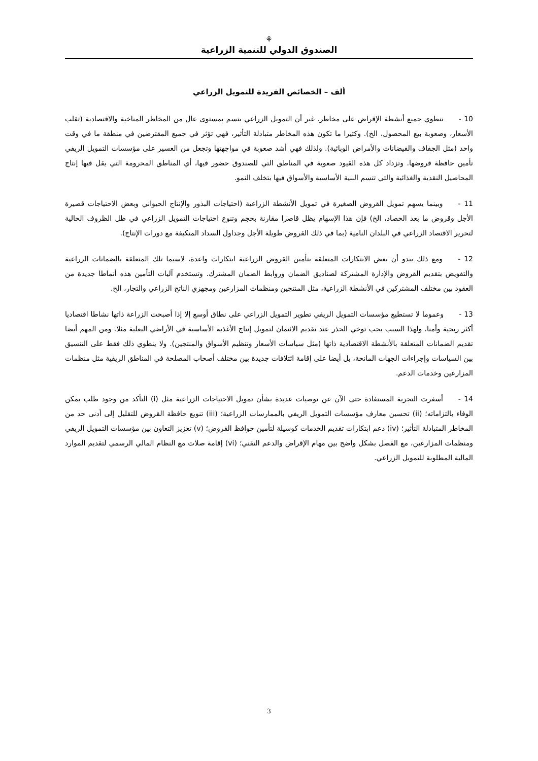⚘
الصندوق الدولي للتنمية الزراعية
ألف – الخصائص الفريدة للتمويل الزراعي
10 -تنطوي جميع أنشطة الإقراض على مخاطر. غير أن التمويل الزراعي يتسم بمستوى عال من المخاطر المناخية والاقتصادية (تقلب الأسعار، وصعوبة بيع المحصول، الخ). وكثيرا ما تكون هذه المخاطر متبادلة التأثير، فهي تؤثر في جميع المقترضين في منطقة ما في وقت واحد (مثل الجفاف والفيضانات والأمراض الوبائية). ولذلك فهي أشد صعوبة في مواجهتها وتجعل من العسير على مؤسسات التمويل الريفي تأمين حافظة قروضها. وتزداد كل هذه القيود صعوبة في المناطق التي للصندوق حضور فيها، أي المناطق المحرومة التي يقل فيها إنتاج المحاصيل النقدية والغذائية والتي تتسم البنية الأساسية والأسواق فيها بتخلف النمو.
11 -وبينما يسهم تمويل القروض الصغيرة في تمويل الأنشطة الزراعية (احتياجات البذور والإنتاج الحيواني وبعض الاحتياجات قصيرة الأجل وقروض ما بعد الحصاد، الخ) فإن هذا الإسهام يظل قاصرا مقارنة بحجم وتنوع احتياجات التمويل الزراعي في ظل الظروف الحالية لتحرير الاقتصاد الزراعي في البلدان النامية (بما في ذلك القروض طويلة الأجل وجداول السداد المتكيفة مع دورات الإنتاج).
12 -ومع ذلك يبدو أن بعض الابتكارات المتعلقة بتأمين القروض الزراعية ابتكارات واعدة، لاسيما تلك المتعلقة بالضمانات الزراعية والتفويض بتقديم القروض والإدارة المشتركة لصناديق الضمان وروابط الضمان المشترك. وتستخدم آليات التأمين هذه أنماطا جديدة من العقود بين مختلف المشتركين في الأنشطة الزراعية، مثل المنتجين ومنظمات المزارعين ومجهزي الناتج الزراعي والتجار، الخ.
13 -وعموما لا تستطيع مؤسسات التمويل الريفي تطوير التمويل الزراعي على نطاق أوسع إلا إذا أصبحت الزراعة ذاتها نشاطا اقتصاديا أكثر ربحية وأمنا. ولهذا السبب يجب توخي الحذر عند تقديم الائتمان لتمويل إنتاج الأغذية الأساسية في الأراضي البعلية مثلا. ومن المهم أيضا تقديم الضمانات المتعلقة بالأنشطة الاقتصادية ذاتها (مثل سياسات الأسعار وتنظيم الأسواق والمنتجين). ولا ينطوي ذلك فقط على التنسيق بين السياسات وإجراءات الجهات المانحة، بل أيضا على إقامة ائتلافات جديدة بين مختلف أصحاب المصلحة في المناطق الريفية مثل منظمات المزارعين وخدمات الدعم.
14 -أسفرت التجربة المستفادة حتى الآن عن توصيات عديدة بشأن تمويل الاحتياجات الزراعية مثل (i) التأكد من وجود طلب يمكن الوفاء بالتزاماته؛ (ii) تحسين معارف مؤسسات التمويل الريفي بالممارسات الزراعية؛ (iii) تنويع حافظة القروض للتقليل إلى أدنى حد من المخاطر المتبادلة التأثير؛ (iv) دعم ابتكارات تقديم الخدمات كوسيلة لتأمين حوافظ القروض؛ (v) تعزيز التعاون بين مؤسسات التمويل الريفي ومنظمات المزارعين، مع الفصل بشكل واضح بين مهام الإقراض والدعم التقني؛ (vi) إقامة صلات مع النظام المالي الرسمي لتقديم الموارد المالية المطلوبة للتمويل الزراعي.
3